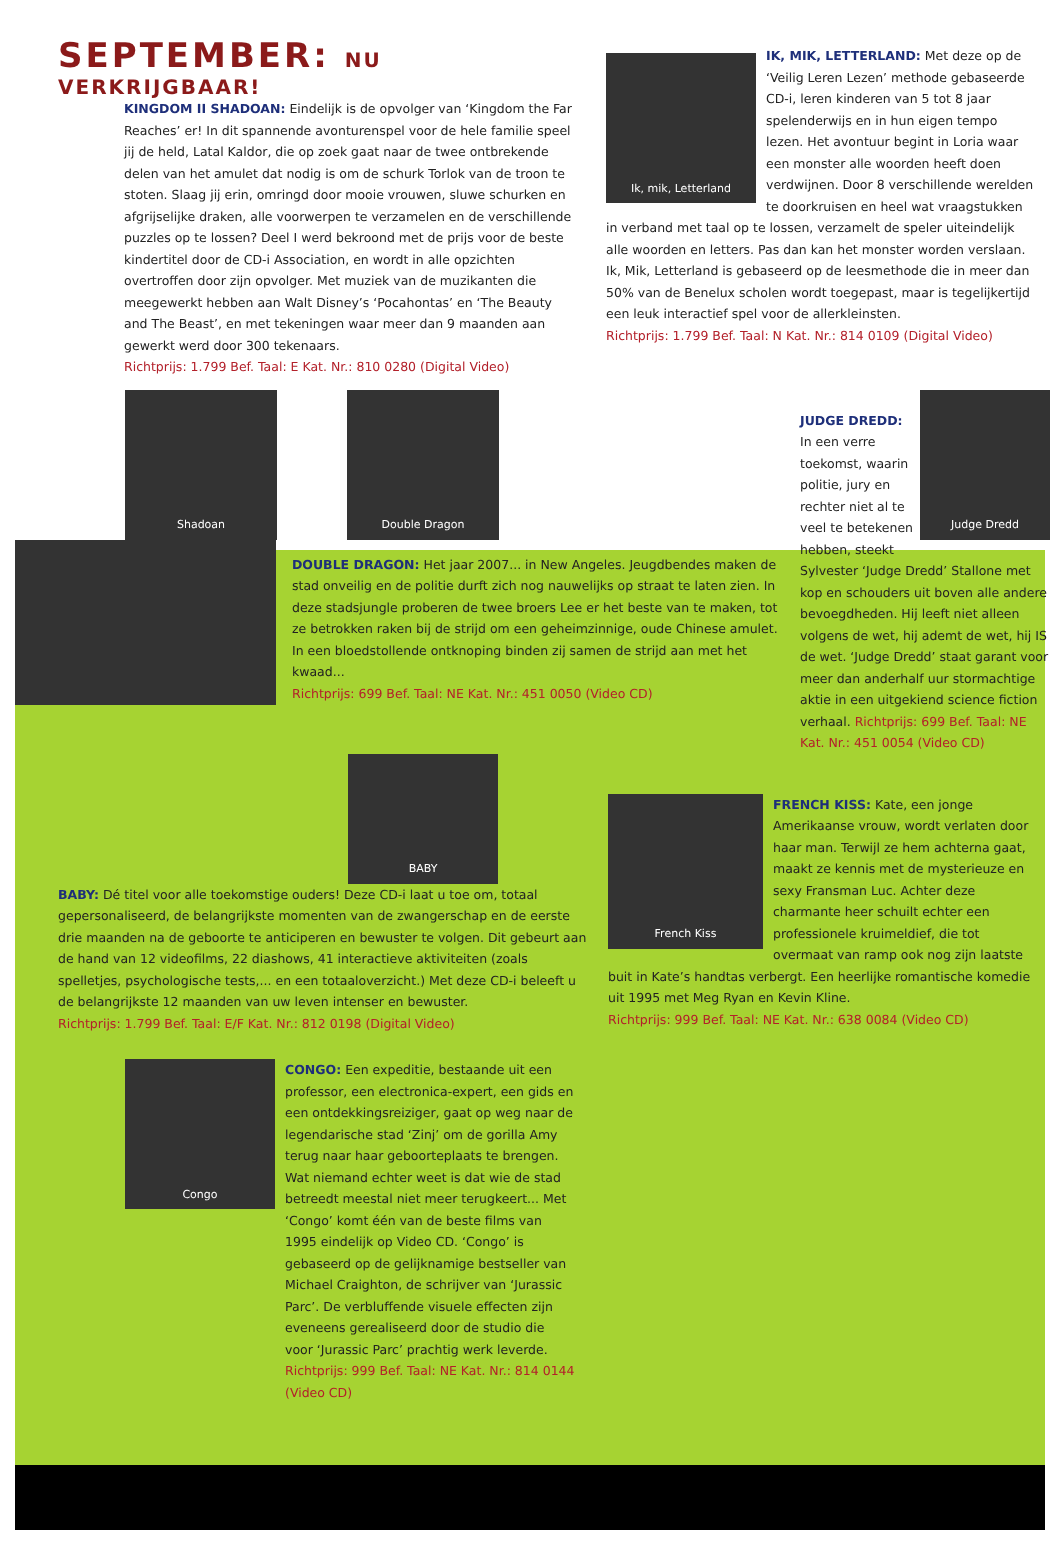SEPTEMBER: NU VERKRIJGBAAR!
KINGDOM II SHADOAN: Eindelijk is de opvolger van ‘Kingdom the Far Reaches’ er! In dit spannende avonturenspel voor de hele familie speel jij de held, Latal Kaldor, die op zoek gaat naar de twee ontbrekende delen van het amulet dat nodig is om de schurk Torlok van de troon te stoten. Slaag jij erin, omringd door mooie vrouwen, sluwe schurken en afgrijselijke draken, alle voorwerpen te verzamelen en de verschillende puzzles op te lossen? Deel I werd bekroond met de prijs voor de beste kindertitel door de CD-i Association, en wordt in alle opzichten overtroffen door zijn opvolger. Met muziek van de muzikanten die meegewerkt hebben aan Walt Disney’s ‘Pocahontas’ en ‘The Beauty and The Beast’, en met tekeningen waar meer dan 9 maanden aan gewerkt werd door 300 tekenaars.
Richtprijs: 1.799 Bef. Taal: E Kat. Nr.: 810 0280 (Digital Video)
Ik, mik, Letterland
IK, MIK, LETTERLAND: Met deze op de ‘Veilig Leren Lezen’ methode gebaseerde CD-i, leren kinderen van 5 tot 8 jaar spelenderwijs en in hun eigen tempo lezen. Het avontuur begint in Loria waar een monster alle woorden heeft doen verdwijnen. Door 8 verschillende werelden te doorkruisen en heel wat vraagstukken in verband met taal op te lossen, verzamelt de speler uiteindelijk alle woorden en letters. Pas dan kan het monster worden verslaan. Ik, Mik, Letterland is gebaseerd op de leesmethode die in meer dan 50% van de Benelux scholen wordt toegepast, maar is tegelijkertijd een leuk interactief spel voor de allerkleinsten.
Richtprijs: 1.799 Bef. Taal: N Kat. Nr.: 814 0109 (Digital Video)
Shadoan Double Dragon
DOUBLE DRAGON: Het jaar 2007... in New Angeles. Jeugdbendes maken de stad onveilig en de politie durft zich nog nauwelijks op straat te laten zien. In deze stadsjungle proberen de twee broers Lee er het beste van te maken, tot ze betrokken raken bij de strijd om een geheimzinnige, oude Chinese amulet. In een bloedstollende ontknoping binden zij samen de strijd aan met het kwaad...
Richtprijs: 699 Bef. Taal: NE Kat. Nr.: 451 0050 (Video CD)
Judge Dredd
JUDGE DREDD:
In een verre toekomst, waarin politie, jury en rechter niet al te veel te betekenen hebben, steekt Sylvester ‘Judge Dredd’ Stallone met kop en schouders uit boven alle andere bevoegdheden. Hij leeft niet alleen volgens de wet, hij ademt de wet, hij IS de wet. ‘Judge Dredd’ staat garant voor meer dan anderhalf uur stormachtige aktie in een uitgekiend science fiction verhaal. Richtprijs: 699 Bef. Taal: NE Kat. Nr.: 451 0054 (Video CD)
BABY
BABY: Dé titel voor alle toekomstige ouders! Deze CD-i laat u toe om, totaal gepersonaliseerd, de belangrijkste momenten van de zwangerschap en de eerste drie maanden na de geboorte te anticiperen en bewuster te volgen. Dit gebeurt aan de hand van 12 videofilms, 22 diashows, 41 interactieve aktiviteiten (zoals spelletjes, psychologische tests,... en een totaaloverzicht.) Met deze CD-i beleeft u de belangrijkste 12 maanden van uw leven intenser en bewuster.
Richtprijs: 1.799 Bef. Taal: E/F Kat. Nr.: 812 0198 (Digital Video)
Congo
CONGO: Een expeditie, bestaande uit een professor, een electronica-expert, een gids en een ontdekkingsreiziger, gaat op weg naar de legendarische stad ‘Zinj’ om de gorilla Amy terug naar haar geboorteplaats te brengen. Wat niemand echter weet is dat wie de stad betreedt meestal niet meer terugkeert... Met ‘Congo’ komt één van de beste films van 1995 eindelijk op Video CD. ‘Congo’ is gebaseerd op de gelijknamige bestseller van Michael Craighton, de schrijver van ‘Jurassic Parc’. De verbluffende visuele effecten zijn eveneens gerealiseerd door de studio die voor ‘Jurassic Parc’ prachtig werk leverde. Richtprijs: 999 Bef. Taal: NE Kat. Nr.: 814 0144 (Video CD)
French Kiss
FRENCH KISS: Kate, een jonge Amerikaanse vrouw, wordt verlaten door haar man. Terwijl ze hem achterna gaat, maakt ze kennis met de mysterieuze en sexy Fransman Luc. Achter deze charmante heer schuilt echter een professionele kruimeldief, die tot overmaat van ramp ook nog zijn laatste buit in Kate’s handtas verbergt. Een heerlijke romantische komedie uit 1995 met Meg Ryan en Kevin Kline.
Richtprijs: 999 Bef. Taal: NE Kat. Nr.: 638 0084 (Video CD)